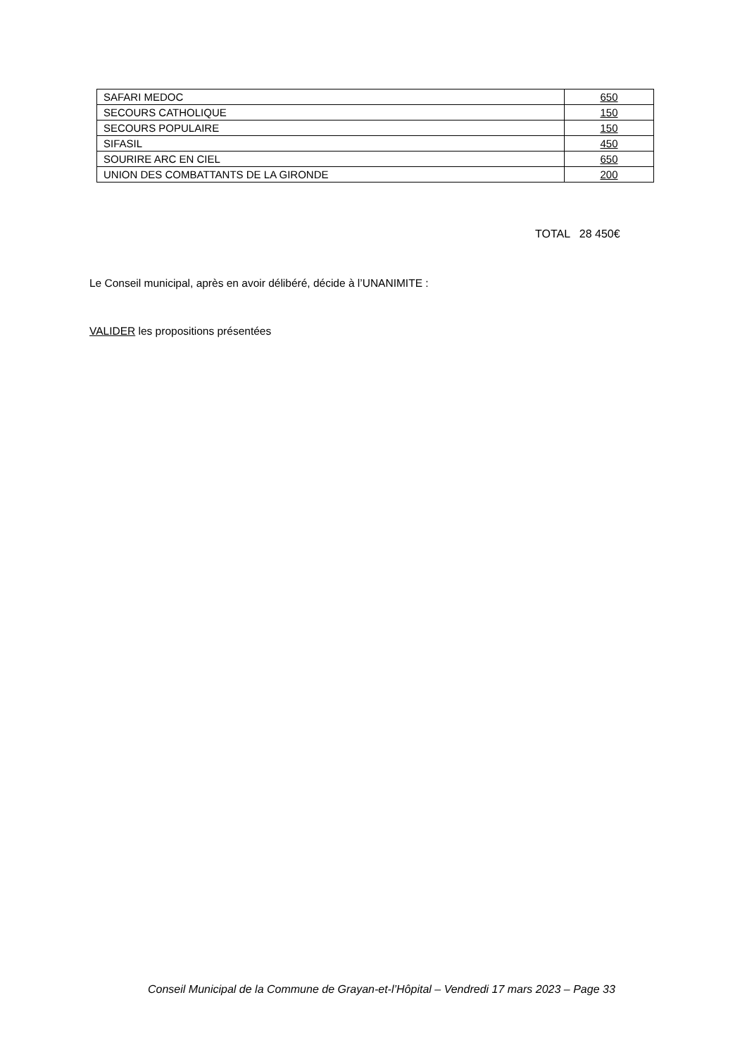| SAFARI MEDOC | 650 |
| SECOURS CATHOLIQUE | 150 |
| SECOURS POPULAIRE | 150 |
| SIFASIL | 450 |
| SOURIRE ARC EN CIEL | 650 |
| UNION DES COMBATTANTS DE LA GIRONDE | 200 |
TOTAL 28 450€
Le Conseil municipal, après en avoir délibéré, décide à l’UNANIMITE :
VALIDER les propositions présentées
Conseil Municipal de la Commune de Grayan-et-l’Hôpital – Vendredi 17 mars 2023 – Page 33